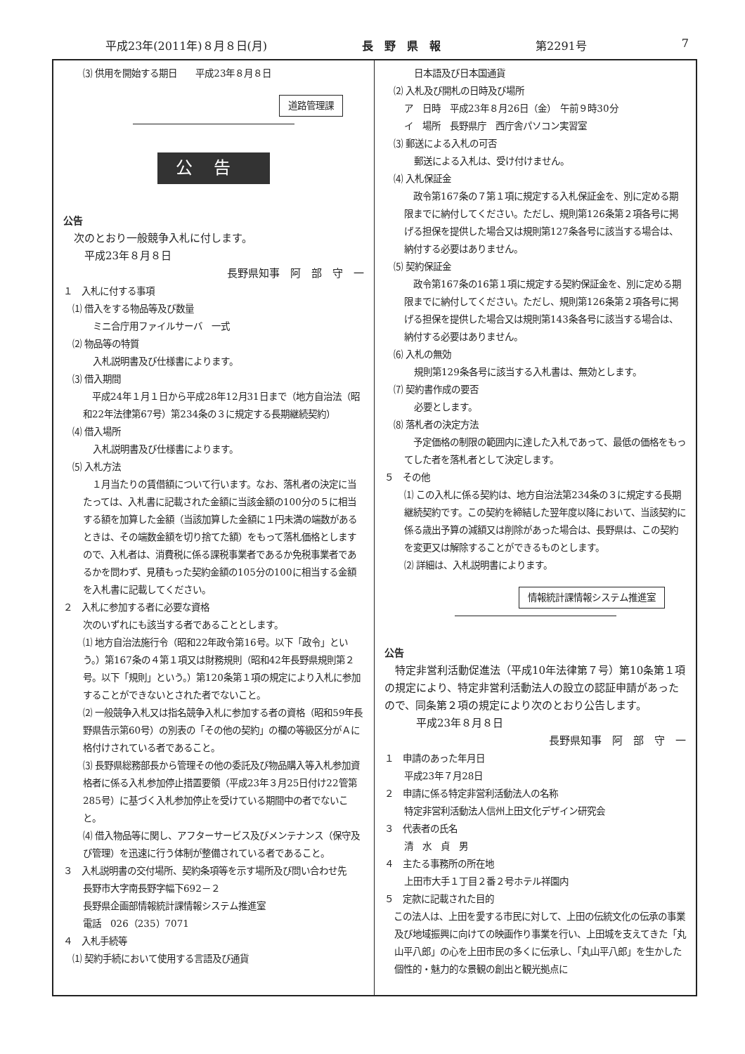平成23年(2011年)８月８日(月) 長　野　県　報 第2291号 7
⑶ 供用を開始する期日　　平成23年８月８日
道路管理課
公告
公告
　次のとおり一般競争入札に付します。
　　平成23年８月８日
長野県知事　阿　部　守　一　
１　入札に付する事項
　⑴ 借入をする物品等及び数量
ミニ合庁用ファイルサーバ　一式
　⑵ 物品等の特質
入札説明書及び仕様書によります。
　⑶ 借入期間
　平成24年１月１日から平成28年12月31日まで（地方自治法（昭和22年法律第67号）第234条の３に規定する長期継続契約）
　⑷ 借入場所
入札説明書及び仕様書によります。
　⑸ 入札方法
　１月当たりの賃借額について行います。なお、落札者の決定に当たっては、入札書に記載された金額に当該金額の100分の５に相当する額を加算した金額（当該加算した金額に１円未満の端数があるときは、その端数金額を切り捨てた額）をもって落札価格としますので、入札者は、消費税に係る課税事業者であるか免税事業者であるかを問わず、見積もった契約金額の105分の100に相当する金額を入札書に記載してください。
２　入札に参加する者に必要な資格
次のいずれにも該当する者であることとします。
⑴ 地方自治法施行令（昭和22年政令第16号。以下「政令」という。）第167条の４第１項又は財務規則（昭和42年長野県規則第２号。以下「規則」という。）第120条第１項の規定により入札に参加することができないとされた者でないこと。
⑵ 一般競争入札又は指名競争入札に参加する者の資格（昭和59年長野県告示第60号）の別表の「その他の契約」の欄の等級区分がＡに格付けされている者であること。
⑶ 長野県総務部長から管理その他の委託及び物品購入等入札参加資格者に係る入札参加停止措置要領（平成23年３月25日付け22管第285号）に基づく入札参加停止を受けている期間中の者でないこと。
⑷ 借入物品等に関し、アフターサービス及びメンテナンス（保守及び管理）を迅速に行う体制が整備されている者であること。
３　入札説明書の交付場所、契約条項等を示す場所及び問い合わせ先
長野市大字南長野字幅下692－２
長野県企画部情報統計課情報システム推進室
電話　026（235）7071
４　入札手続等
　⑴ 契約手続において使用する言語及び通貨
日本語及び日本国通貨
　⑵ 入札及び開札の日時及び場所
ア　日時　平成23年８月26日（金）　午前９時30分
イ　場所　長野県庁　西庁舎パソコン実習室
　⑶ 郵送による入札の可否
郵送による入札は、受け付けません。
　⑷ 入札保証金
　政令第167条の７第１項に規定する入札保証金を、別に定める期限までに納付してください。ただし、規則第126条第２項各号に掲げる担保を提供した場合又は規則第127条各号に該当する場合は、納付する必要はありません。
　⑸ 契約保証金
　政令第167条の16第１項に規定する契約保証金を、別に定める期限までに納付してください。ただし、規則第126条第２項各号に掲げる担保を提供した場合又は規則第143条各号に該当する場合は、納付する必要はありません。
　⑹ 入札の無効
規則第129条各号に該当する入札書は、無効とします。
　⑺ 契約書作成の要否
必要とします。
　⑻ 落札者の決定方法
　予定価格の制限の範囲内に達した入札であって、最低の価格をもってした者を落札者として決定します。
５　その他
⑴ この入札に係る契約は、地方自治法第234条の３に規定する長期継続契約です。この契約を締結した翌年度以降において、当該契約に係る歳出予算の減額又は削除があった場合は、長野県は、この契約を変更又は解除することができるものとします。
⑵ 詳細は、入札説明書によります。
情報統計課情報システム推進室
公告
　特定非営利活動促進法（平成10年法律第７号）第10条第１項の規定により、特定非営利活動法人の設立の認証申請があったので、同条第２項の規定により次のとおり公告します。
　　　平成23年８月８日
長野県知事　阿　部　守　一　
１　申請のあった年月日
平成23年７月28日
２　申請に係る特定非営利活動法人の名称
特定非営利活動法人信州上田文化デザイン研究会
３　代表者の氏名
清　水　貞　男
４　主たる事務所の所在地
上田市大手１丁目２番２号ホテル祥園内
５　定款に記載された目的
　この法人は、上田を愛する市民に対して、上田の伝統文化の伝承の事業及び地域振興に向けての映画作り事業を行い、上田城を支えてきた「丸山平八郎」の心を上田市民の多くに伝承し、「丸山平八郎」を生かした個性的・魅力的な景観の創出と観光拠点に